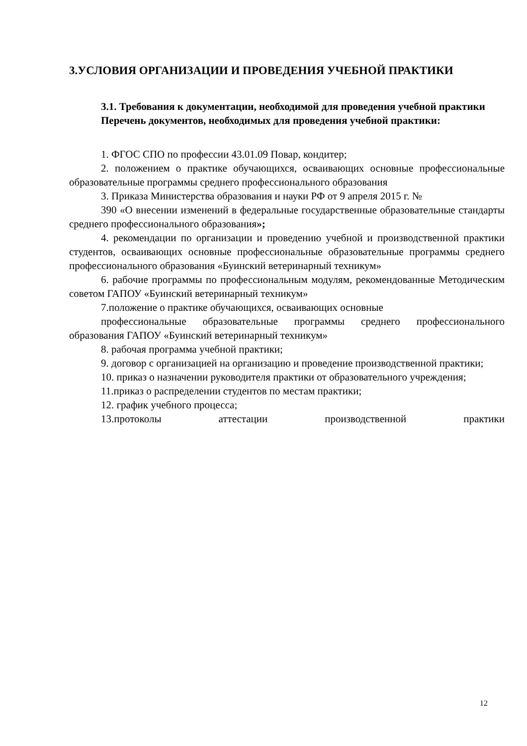3.УСЛОВИЯ ОРГАНИЗАЦИИ И ПРОВЕДЕНИЯ УЧЕБНОЙ ПРАКТИКИ
3.1. Требования к документации, необходимой для проведения учебной практики
Перечень документов, необходимых для проведения учебной практики:
1. ФГОС СПО по профессии 43.01.09 Повар, кондитер;
2. положением о практике обучающихся, осваивающих основные профессиональные образовательные программы среднего профессионального образования
3. Приказа Министерства образования и науки РФ от 9 апреля 2015 г. №
390 «О внесении изменений в федеральные государственные образовательные стандарты среднего профессионального образования»;
4. рекомендации по организации и проведению учебной и производственной практики студентов, осваивающих основные профессиональные образовательные программы среднего профессионального образования «Буинский ветеринарный техникум»
6. рабочие программы по профессиональным модулям, рекомендованные Методическим советом ГАПОУ «Буинский ветеринарный техникум»
7.положение о практике обучающихся, осваивающих основные
профессиональные образовательные программы среднего профессионального образования ГАПОУ «Буинский ветеринарный техникум»
8. рабочая программа учебной практики;
9. договор с организацией на организацию и проведение производственной практики;
10. приказ о назначении руководителя практики от образовательного учреждения;
11.приказ о распределении студентов по местам практики;
12. график учебного процесса;
13.протоколы аттестации производственной практики
12